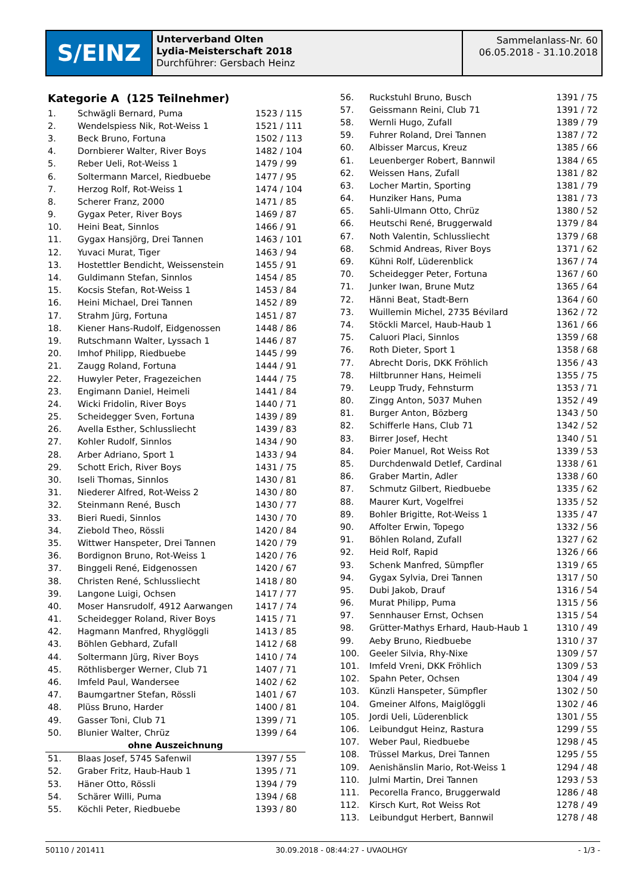S/EINZ
Unterverband Olten
Lydia-Meisterschaft 2018
Durchführer: Gersbach Heinz
Sammelanlass-Nr. 60
06.05.2018 - 31.10.2018
Kategorie A (125 Teilnehmer)
| 1. | Schwägli Bernard, Puma | 1523 / 115 |
| 2. | Wendelspiess Nik, Rot-Weiss 1 | 1521 / 111 |
| 3. | Beck Bruno, Fortuna | 1502 / 113 |
| 4. | Dornbierer Walter, River Boys | 1482 / 104 |
| 5. | Reber Ueli, Rot-Weiss 1 | 1479 / 99 |
| 6. | Soltermann Marcel, Riedbuebe | 1477 / 95 |
| 7. | Herzog Rolf, Rot-Weiss 1 | 1474 / 104 |
| 8. | Scherer Franz, 2000 | 1471 / 85 |
| 9. | Gygax Peter, River Boys | 1469 / 87 |
| 10. | Heini Beat, Sinnlos | 1466 / 91 |
| 11. | Gygax Hansjörg, Drei Tannen | 1463 / 101 |
| 12. | Yuvaci Murat, Tiger | 1463 / 94 |
| 13. | Hostettler Bendicht, Weissenstein | 1455 / 91 |
| 14. | Guldimann Stefan, Sinnlos | 1454 / 85 |
| 15. | Kocsis Stefan, Rot-Weiss 1 | 1453 / 84 |
| 16. | Heini Michael, Drei Tannen | 1452 / 89 |
| 17. | Strahm Jürg, Fortuna | 1451 / 87 |
| 18. | Kiener Hans-Rudolf, Eidgenossen | 1448 / 86 |
| 19. | Rutschmann Walter, Lyssach 1 | 1446 / 87 |
| 20. | Imhof Philipp, Riedbuebe | 1445 / 99 |
| 21. | Zaugg Roland, Fortuna | 1444 / 91 |
| 22. | Huwyler Peter, Fragezeichen | 1444 / 75 |
| 23. | Engimann Daniel, Heimeli | 1441 / 84 |
| 24. | Wicki Fridolin, River Boys | 1440 / 71 |
| 25. | Scheidegger Sven, Fortuna | 1439 / 89 |
| 26. | Avella Esther, Schlussliecht | 1439 / 83 |
| 27. | Kohler Rudolf, Sinnlos | 1434 / 90 |
| 28. | Arber Adriano, Sport 1 | 1433 / 94 |
| 29. | Schott Erich, River Boys | 1431 / 75 |
| 30. | Iseli Thomas, Sinnlos | 1430 / 81 |
| 31. | Niederer Alfred, Rot-Weiss 2 | 1430 / 80 |
| 32. | Steinmann René, Busch | 1430 / 77 |
| 33. | Bieri Ruedi, Sinnlos | 1430 / 70 |
| 34. | Ziebold Theo, Rössli | 1420 / 84 |
| 35. | Wittwer Hanspeter, Drei Tannen | 1420 / 79 |
| 36. | Bordignon Bruno, Rot-Weiss 1 | 1420 / 76 |
| 37. | Binggeli René, Eidgenossen | 1420 / 67 |
| 38. | Christen René, Schlussliecht | 1418 / 80 |
| 39. | Langone Luigi, Ochsen | 1417 / 77 |
| 40. | Moser Hansrudolf, 4912 Aarwangen | 1417 / 74 |
| 41. | Scheidegger Roland, River Boys | 1415 / 71 |
| 42. | Hagmann Manfred, Rhyglöggli | 1413 / 85 |
| 43. | Böhlen Gebhard, Zufall | 1412 / 68 |
| 44. | Soltermann Jürg, River Boys | 1410 / 74 |
| 45. | Röthlisberger Werner, Club 71 | 1407 / 71 |
| 46. | Imfeld Paul, Wandersee | 1402 / 62 |
| 47. | Baumgartner Stefan, Rössli | 1401 / 67 |
| 48. | Plüss Bruno, Harder | 1400 / 81 |
| 49. | Gasser Toni, Club 71 | 1399 / 71 |
| 50. | Blunier Walter, Chrüz | 1399 / 64 |
| ohne Auszeichnung | | |
| 51. | Blaas Josef, 5745 Safenwil | 1397 / 55 |
| 52. | Graber Fritz, Haub-Haub 1 | 1395 / 71 |
| 53. | Häner Otto, Rössli | 1394 / 79 |
| 54. | Schärer Willi, Puma | 1394 / 68 |
| 55. | Köchli Peter, Riedbuebe | 1393 / 80 |
| 56. | Ruckstuhl Bruno, Busch | 1391 / 75 |
| 57. | Geissmann Reini, Club 71 | 1391 / 72 |
| 58. | Wernli Hugo, Zufall | 1389 / 79 |
| 59. | Fuhrer Roland, Drei Tannen | 1387 / 72 |
| 60. | Albisser Marcus, Kreuz | 1385 / 66 |
| 61. | Leuenberger Robert, Bannwil | 1384 / 65 |
| 62. | Weissen Hans, Zufall | 1381 / 82 |
| 63. | Locher Martin, Sporting | 1381 / 79 |
| 64. | Hunziker Hans, Puma | 1381 / 73 |
| 65. | Sahli-Ulmann Otto, Chrüz | 1380 / 52 |
| 66. | Heutschi René, Bruggerwald | 1379 / 84 |
| 67. | Noth Valentin, Schlussliecht | 1379 / 68 |
| 68. | Schmid Andreas, River Boys | 1371 / 62 |
| 69. | Kühni Rolf, Lüderenblick | 1367 / 74 |
| 70. | Scheidegger Peter, Fortuna | 1367 / 60 |
| 71. | Junker Iwan, Brune Mutz | 1365 / 64 |
| 72. | Hänni Beat, Stadt-Bern | 1364 / 60 |
| 73. | Wuillemin Michel, 2735 Bévilard | 1362 / 72 |
| 74. | Stöckli Marcel, Haub-Haub 1 | 1361 / 66 |
| 75. | Caluori Placi, Sinnlos | 1359 / 68 |
| 76. | Roth Dieter, Sport 1 | 1358 / 68 |
| 77. | Abrecht Doris, DKK Fröhlich | 1356 / 43 |
| 78. | Hiltbrunner Hans, Heimeli | 1355 / 75 |
| 79. | Leupp Trudy, Fehnsturm | 1353 / 71 |
| 80. | Zingg Anton, 5037 Muhen | 1352 / 49 |
| 81. | Burger Anton, Bözberg | 1343 / 50 |
| 82. | Schifferle Hans, Club 71 | 1342 / 52 |
| 83. | Birrer Josef, Hecht | 1340 / 51 |
| 84. | Poier Manuel, Rot Weiss Rot | 1339 / 53 |
| 85. | Durchdenwald Detlef, Cardinal | 1338 / 61 |
| 86. | Graber Martin, Adler | 1338 / 60 |
| 87. | Schmutz Gilbert, Riedbuebe | 1335 / 62 |
| 88. | Maurer Kurt, Vogelfrei | 1335 / 52 |
| 89. | Bohler Brigitte, Rot-Weiss 1 | 1335 / 47 |
| 90. | Affolter Erwin, Topego | 1332 / 56 |
| 91. | Böhlen Roland, Zufall | 1327 / 62 |
| 92. | Heid Rolf, Rapid | 1326 / 66 |
| 93. | Schenk Manfred, Sümpfler | 1319 / 65 |
| 94. | Gygax Sylvia, Drei Tannen | 1317 / 50 |
| 95. | Dubi Jakob, Drauf | 1316 / 54 |
| 96. | Murat Philipp, Puma | 1315 / 56 |
| 97. | Sennhauser Ernst, Ochsen | 1315 / 54 |
| 98. | Grütter-Mathys Erhard, Haub-Haub 1 | 1310 / 49 |
| 99. | Aeby Bruno, Riedbuebe | 1310 / 37 |
| 100. | Geeler Silvia, Rhy-Nixe | 1309 / 57 |
| 101. | Imfeld Vreni, DKK Fröhlich | 1309 / 53 |
| 102. | Spahn Peter, Ochsen | 1304 / 49 |
| 103. | Künzli Hanspeter, Sümpfler | 1302 / 50 |
| 104. | Gmeiner Alfons, Maiglöggli | 1302 / 46 |
| 105. | Jordi Ueli, Lüderenblick | 1301 / 55 |
| 106. | Leibundgut Heinz, Rastura | 1299 / 55 |
| 107. | Weber Paul, Riedbuebe | 1298 / 45 |
| 108. | Trüssel Markus, Drei Tannen | 1295 / 55 |
| 109. | Aenishänslin Mario, Rot-Weiss 1 | 1294 / 48 |
| 110. | Julmi Martin, Drei Tannen | 1293 / 53 |
| 111. | Pecorella Franco, Bruggerwald | 1286 / 48 |
| 112. | Kirsch Kurt, Rot Weiss Rot | 1278 / 49 |
| 113. | Leibundgut Herbert, Bannwil | 1278 / 48 |
50110 / 201411 30.09.2018 - 08:44:27 - UVAOLHGY - 1/3 -